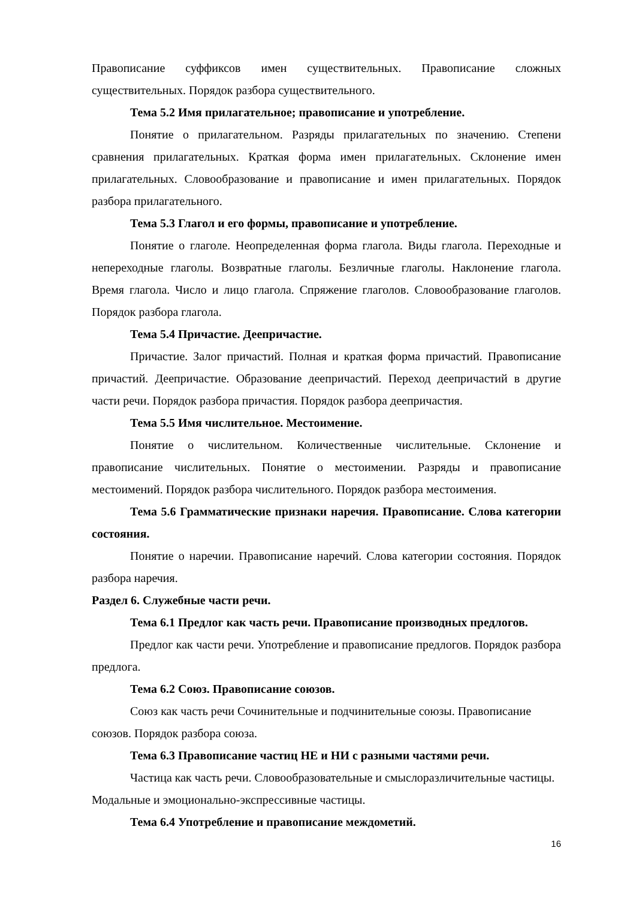Правописание суффиксов имен существительных. Правописание сложных существительных. Порядок разбора существительного.
Тема 5.2 Имя прилагательное; правописание и употребление.
Понятие о прилагательном. Разряды прилагательных по значению. Степени сравнения прилагательных. Краткая форма имен прилагательных. Склонение имен прилагательных. Словообразование и правописание и имен прилагательных. Порядок разбора прилагательного.
Тема 5.3 Глагол и его формы, правописание и употребление.
Понятие о глаголе. Неопределенная форма глагола. Виды глагола. Переходные и непереходные глаголы. Возвратные глаголы. Безличные глаголы. Наклонение глагола. Время глагола. Число и лицо глагола. Спряжение глаголов. Словообразование глаголов. Порядок разбора глагола.
Тема 5.4 Причастие. Деепричастие.
Причастие. Залог причастий. Полная и краткая форма причастий. Правописание причастий. Деепричастие. Образование деепричастий. Переход деепричастий в другие части речи. Порядок разбора причастия. Порядок разбора деепричастия.
Тема 5.5 Имя числительное. Местоимение.
Понятие о числительном. Количественные числительные. Склонение и правописание числительных. Понятие о местоимении. Разряды и правописание местоимений. Порядок разбора числительного. Порядок разбора местоимения.
Тема 5.6 Грамматические признаки наречия. Правописание. Слова категории состояния.
Понятие о наречии. Правописание наречий. Слова категории состояния. Порядок разбора наречия.
Раздел 6. Служебные части речи.
Тема 6.1 Предлог как часть речи. Правописание производных предлогов.
Предлог как части речи. Употребление и правописание предлогов. Порядок разбора предлога.
Тема 6.2 Союз. Правописание союзов.
Союз как часть речи Сочинительные и подчинительные союзы. Правописание союзов. Порядок разбора союза.
Тема 6.3 Правописание частиц НЕ и НИ с разными частями речи.
Частица как часть речи. Словообразовательные и смыслоразличительные частицы. Модальные и эмоционально-экспрессивные частицы.
Тема 6.4 Употребление и правописание междометий.
16